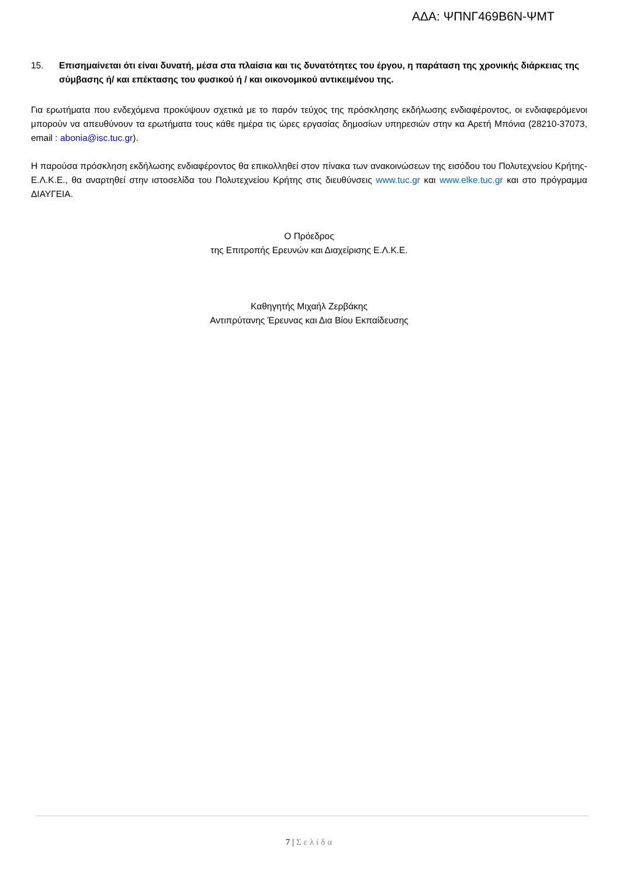ΑΔΑ: ΨΠΝΓ469Β6Ν-ΨΜΤ
15. Επισημαίνεται ότι είναι δυνατή, μέσα στα πλαίσια και τις δυνατότητες του έργου, η παράταση της χρονικής διάρκειας της σύμβασης ή/ και επέκτασης του φυσικού ή / και οικονομικού αντικειμένου της.
Για ερωτήματα που ενδεχόμενα προκύψουν σχετικά με το παρόν τεύχος της πρόσκλησης εκδήλωσης ενδιαφέροντος, οι ενδιαφερόμενοι μπορούν να απευθύνουν τα ερωτήματα τους κάθε ημέρα τις ώρες εργασίας δημοσίων υπηρεσιών στην κα Αρετή Μπόνια (28210-37073, email : abonia@isc.tuc.gr).
Η παρούσα πρόσκληση εκδήλωσης ενδιαφέροντος θα επικολληθεί στον πίνακα των ανακοινώσεων της εισόδου του Πολυτεχνείου Κρήτης-Ε.Λ.Κ.Ε., θα αναρτηθεί στην ιστοσελίδα του Πολυτεχνείου Κρήτης στις διευθύνσεις www.tuc.gr και www.elke.tuc.gr και στο πρόγραμμα ΔΙΑΥΓΕΙΑ.
Ο Πρόεδρος
της Επιτροπής Ερευνών και Διαχείρισης Ε.Λ.Κ.Ε.
Καθηγητής Μιχαήλ Ζερβάκης
Αντιπρύτανης Έρευνας και Δια Βίου Εκπαίδευσης
7 | Σελίδα